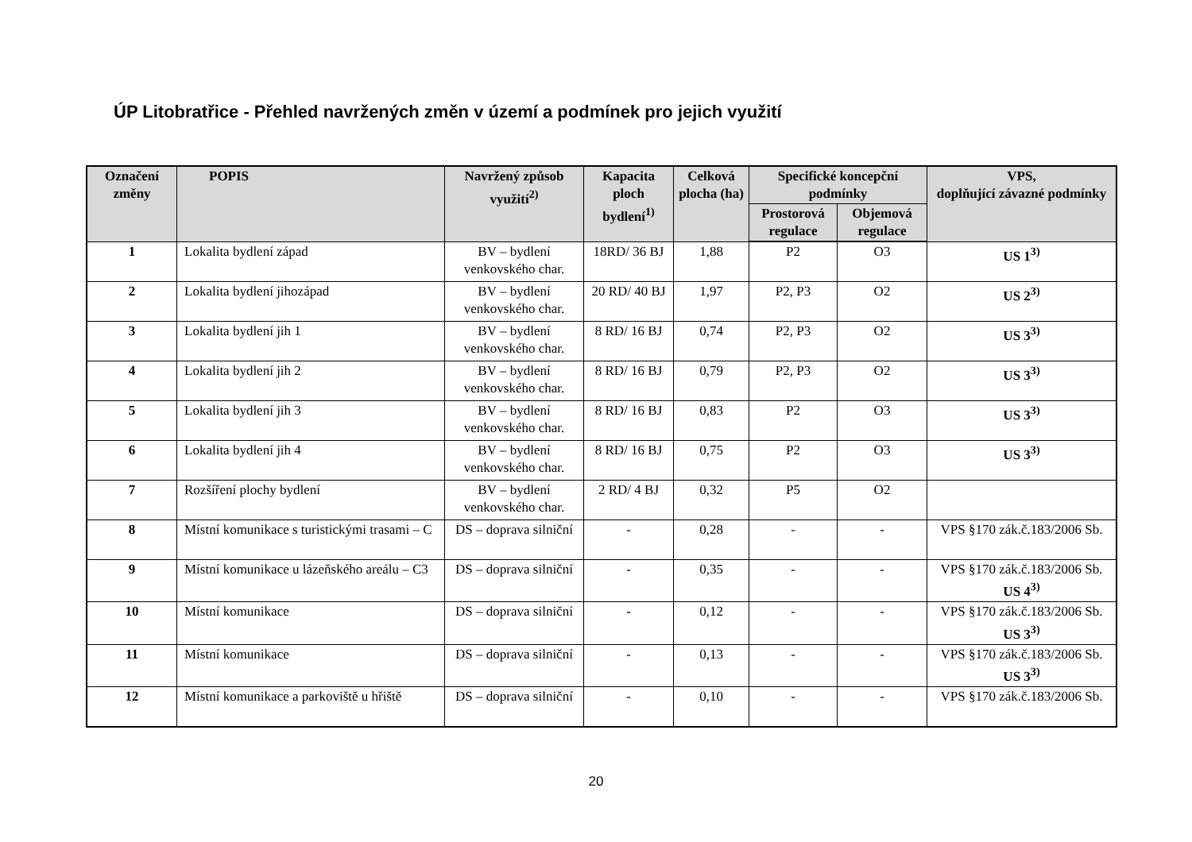ÚP Litobratřice - Přehled navržených změn v území a podmínek pro jejich využití
| Označení změny | POPIS | Navržený způsob využití<sup>2)</sup> | Kapacita ploch bydlení<sup>1)</sup> | Celková plocha (ha) | Specifické koncepční podmínky | | VPS, doplňující závazné podmínky |
| --- | --- | --- | --- | --- | --- | --- | --- |
| | | | | | Prostorová regulace | Objemová regulace | |
| 1 | Lokalita bydlení západ | BV – bydlení venkovského char. | 18RD/ 36 BJ | 1,88 | P2 | O3 | US 1<sup>3)</sup> |
| 2 | Lokalita bydlení jihozápad | BV – bydlení venkovského char. | 20 RD/ 40 BJ | 1,97 | P2, P3 | O2 | US 2<sup>3)</sup> |
| 3 | Lokalita bydlení jih 1 | BV – bydlení venkovského char. | 8 RD/ 16 BJ | 0,74 | P2, P3 | O2 | US 3<sup>3)</sup> |
| 4 | Lokalita bydlení jih 2 | BV – bydlení venkovského char. | 8 RD/ 16 BJ | 0,79 | P2, P3 | O2 | US 3<sup>3)</sup> |
| 5 | Lokalita bydlení jih 3 | BV – bydlení venkovského char. | 8 RD/ 16 BJ | 0,83 | P2 | O3 | US 3<sup>3)</sup> |
| 6 | Lokalita bydlení jih 4 | BV – bydlení venkovského char. | 8 RD/ 16 BJ | 0,75 | P2 | O3 | US 3<sup>3)</sup> |
| 7 | Rozšíření plochy bydlení | BV – bydlení venkovského char. | 2 RD/ 4 BJ | 0,32 | P5 | O2 | |
| 8 | Místní komunikace s turistickými trasami – C | DS – doprava silniční | - | 0,28 | - | - | VPS §170 zák.č.183/2006 Sb. |
| 9 | Místní komunikace u lázeňského areálu – C3 | DS – doprava silniční | - | 0,35 | - | - | VPS §170 zák.č.183/2006 Sb. US 4<sup>3)</sup> |
| 10 | Místní komunikace | DS – doprava silniční | - | 0,12 | - | - | VPS §170 zák.č.183/2006 Sb. US 3<sup>3)</sup> |
| 11 | Místní komunikace | DS – doprava silniční | - | 0,13 | - | - | VPS §170 zák.č.183/2006 Sb. US 3<sup>3)</sup> |
| 12 | Místní komunikace a parkoviště u hřiště | DS – doprava silniční | - | 0,10 | - | - | VPS §170 zák.č.183/2006 Sb. |
20